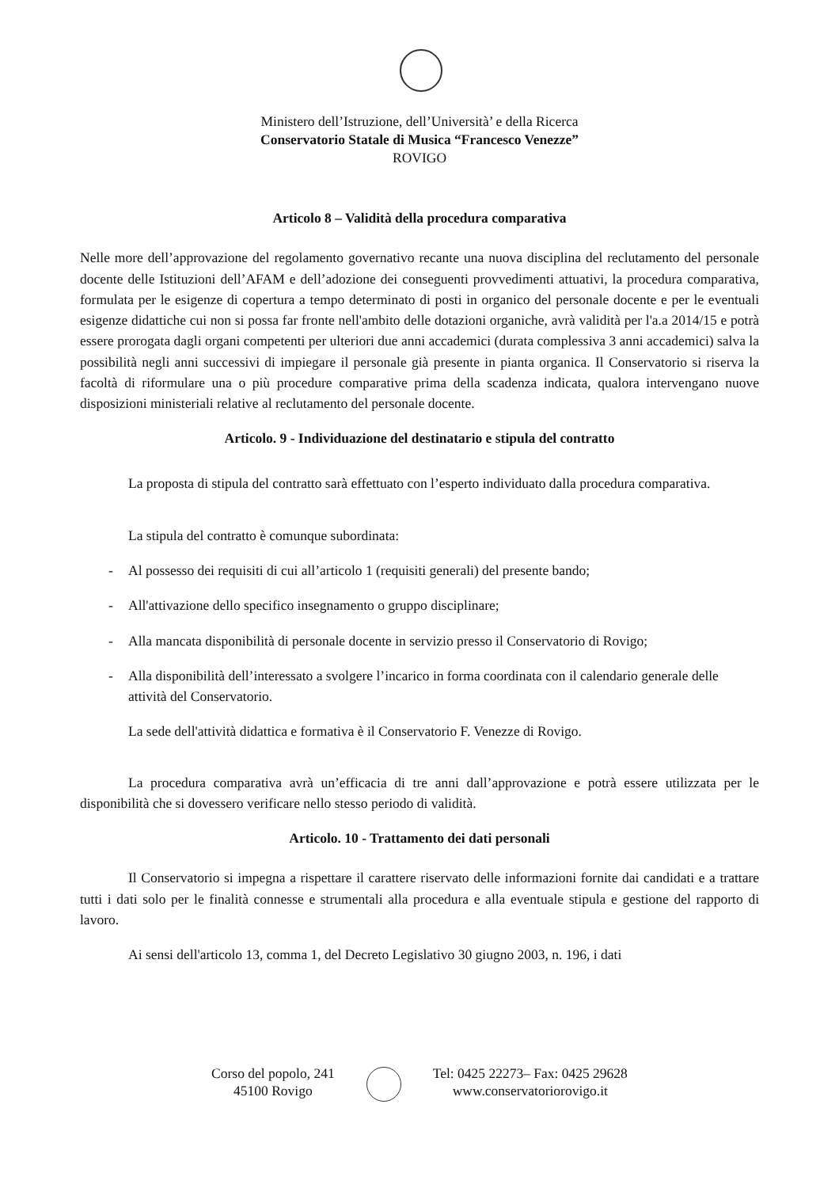Ministero dell’Istruzione, dell’Università’ e della Ricerca
Conservatorio Statale di Musica “Francesco Venezze”
ROVIGO
Articolo 8 – Validità della procedura comparativa
Nelle more dell’approvazione del regolamento governativo recante una nuova disciplina del reclutamento del personale docente delle Istituzioni dell’AFAM e dell’adozione dei conseguenti provvedimenti attuativi, la procedura comparativa, formulata per le esigenze di copertura a tempo determinato di posti in organico del personale docente e per le eventuali esigenze didattiche cui non si possa far fronte nell'ambito delle dotazioni organiche, avrà validità per l'a.a 2014/15 e potrà essere prorogata dagli organi competenti per ulteriori due anni accademici (durata complessiva 3 anni accademici) salva la possibilità negli anni successivi di impiegare il personale già presente in pianta organica. Il Conservatorio si riserva la facoltà di riformulare una o più procedure comparative prima della scadenza indicata, qualora intervengano nuove disposizioni ministeriali relative al reclutamento del personale docente.
Articolo. 9 - Individuazione del destinatario e stipula del contratto
La proposta di stipula del contratto sarà effettuato con l’esperto individuato dalla procedura comparativa.
La stipula del contratto è comunque subordinata:
- Al possesso dei requisiti di cui all’articolo 1 (requisiti generali) del presente bando;
- All'attivazione dello specifico insegnamento o gruppo disciplinare;
- Alla mancata disponibilità di personale docente in servizio presso il Conservatorio di Rovigo;
- Alla disponibilità dell’interessato a svolgere l’incarico in forma coordinata con il calendario generale delle attività del Conservatorio.
La sede dell'attività didattica e formativa è il Conservatorio F. Venezze di Rovigo.
La procedura comparativa avrà un’efficacia di tre anni dall’approvazione e potrà essere utilizzata per le disponibilità che si dovessero verificare nello stesso periodo di validità.
Articolo. 10 - Trattamento dei dati personali
Il Conservatorio si impegna a rispettare il carattere riservato delle informazioni fornite dai candidati e a trattare tutti i dati solo per le finalità connesse e strumentali alla procedura e alla eventuale stipula e gestione del rapporto di lavoro.
Ai sensi dell'articolo 13, comma 1, del Decreto Legislativo 30 giugno 2003, n. 196, i dati
Corso del popolo, 241
45100 Rovigo
Tel: 0425 22273– Fax: 0425 29628
www.conservatoriorovigo.it